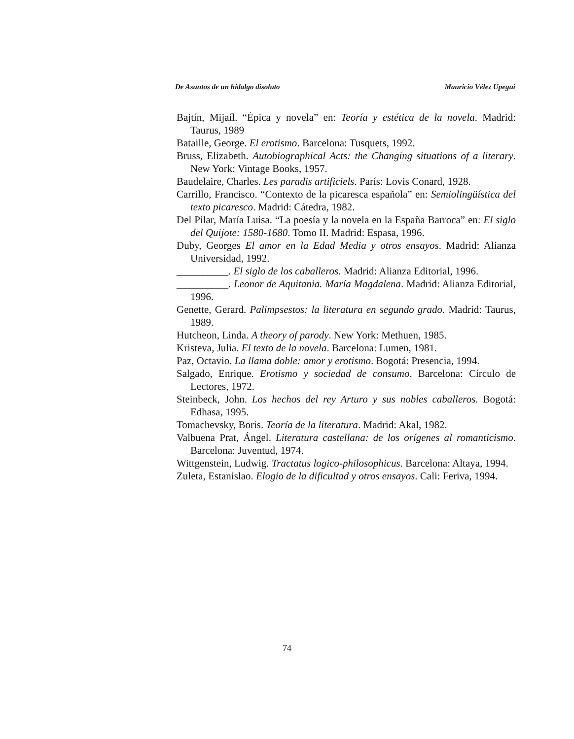De Asuntos de un hidalgo disoluto Mauricio Vélez Upegui
Bajtín, Mijaíl. “Épica y novela” en: Teoría y estética de la novela. Madrid: Taurus, 1989
Bataille, George. El erotismo. Barcelona: Tusquets, 1992.
Bruss, Elizabeth. Autobiographical Acts: the Changing situations of a literary. New York: Vintage Books, 1957.
Baudelaire, Charles. Les paradis artificiels. París: Lovis Conard, 1928.
Carrillo, Francisco. “Contexto de la picaresca española” en: Semiolingüística del texto picaresco. Madrid: Cátedra, 1982.
Del Pilar, María Luisa. “La poesía y la novela en la España Barroca” en: El siglo del Quijote: 1580-1680. Tomo II. Madrid: Espasa, 1996.
Duby, Georges El amor en la Edad Media y otros ensayos. Madrid: Alianza Universidad, 1992.
__________. El siglo de los caballeros. Madrid: Alianza Editorial, 1996.
__________. Leonor de Aquitania. María Magdalena. Madrid: Alianza Editorial, 1996.
Genette, Gerard. Palimpsestos: la literatura en segundo grado. Madrid: Taurus, 1989.
Hutcheon, Linda. A theory of parody. New York: Methuen, 1985.
Kristeva, Julia. El texto de la novela. Barcelona: Lumen, 1981.
Paz, Octavio. La llama doble: amor y erotismo. Bogotá: Presencia, 1994.
Salgado, Enrique. Erotismo y sociedad de consumo. Barcelona: Círculo de Lectores, 1972.
Steinbeck, John. Los hechos del rey Arturo y sus nobles caballeros. Bogotá: Edhasa, 1995.
Tomachevsky, Boris. Teoría de la literatura. Madrid: Akal, 1982.
Valbuena Prat, Ángel. Literatura castellana: de los orígenes al romanticismo. Barcelona: Juventud, 1974.
Wittgenstein, Ludwig. Tractatus logico-philosophicus. Barcelona: Altaya, 1994.
Zuleta, Estanislao. Elogio de la dificultad y otros ensayos. Cali: Feriva, 1994.
74